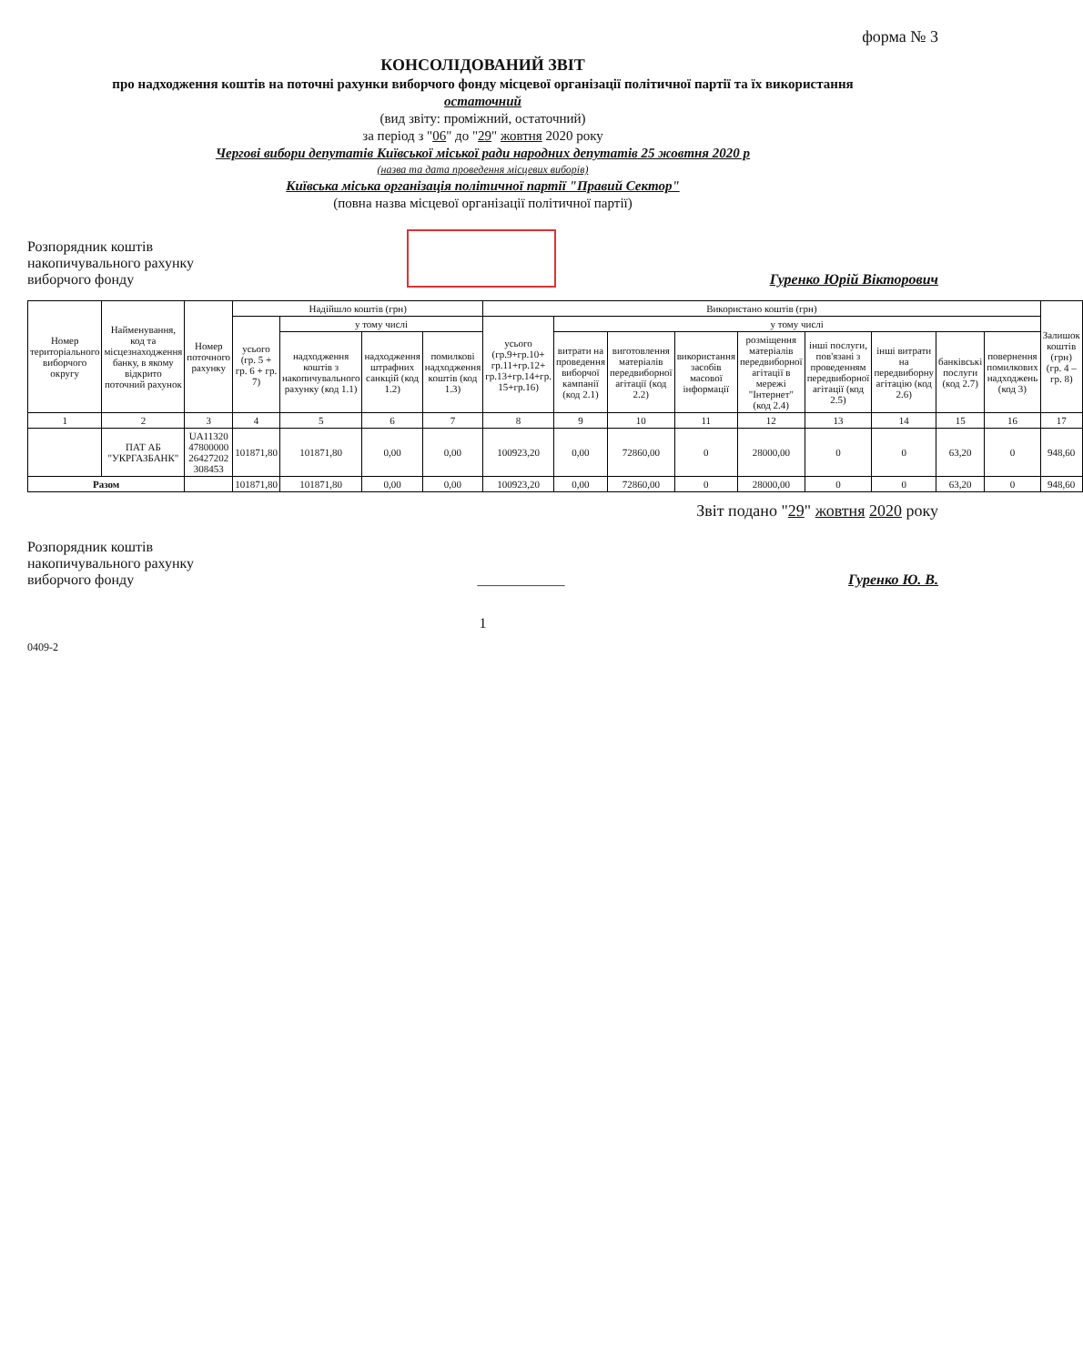форма № 3
КОНСОЛІДОВАНИЙ ЗВІТ
про надходження коштів на поточні рахунки виборчого фонду місцевої організації політичної партії та їх використання
остаточний
(вид звіту: проміжний, остаточний)
за період з "06" до "29" жовтня 2020 року
Чергові вибори депутатів Київської міської ради народних депутатів 25 жовтня 2020 р
(назва та дата проведення місцевих виборів)
Київська міська організація політичної партії "Правий Сектор"
(повна назва місцевої організації політичної партії)
Розпорядник коштів
накопичувального рахунку
виборчого фонду
Гуренко Юрій Вікторович
| Номер територіального виборчого округу | Найменування, код та місцезнаходження банку, в якому відкрито поточний рахунок | Номер поточного рахунку | Надійшло коштів (грн) | | | | Використано коштів (грн) | | | | | | | | | Залишок коштів (грн) (гр. 4 – гр. 8) |
| --- | --- | --- | --- | --- | --- | --- | --- | --- | --- | --- | --- | --- | --- | --- | --- | --- |
| | | | усього (гр. 5 + гр. 6 + гр. 7) | у тому числі | | | усього (гр.9+гр.10+ гр.11+гр.12+ гр.13+гр.14+гр. 15+гр.16) | у тому числі | | | | | | | | |
| | | | | надходження коштів з накопичувального рахунку (код 1.1) | надходження штрафних санкцій (код 1.2) | помилкові надходження коштів (код 1.3) | | витрати на проведення виборчої кампанії (код 2.1) | виготовлення матеріалів передвиборної агітації (код 2.2) | використання засобів масової інформації | розміщення матеріалів передвиборної агітації в мережі "Інтернет" (код 2.4) | інші послуги, пов'язані з проведенням передвиборної агітації (код 2.5) | інші витрати на передвиборну агітацію (код 2.6) | банківські послуги (код 2.7) | повернення помилкових надходжень (код 3) | |
| 1 | 2 | 3 | 4 | 5 | 6 | 7 | 8 | 9 | 10 | 11 | 12 | 13 | 14 | 15 | 16 | 17 |
| | ПАТ АБ "УКРГАЗБАНК" | UA11320 47800000 26427202 308453 | 101871,80 | 101871,80 | 0,00 | 0,00 | 100923,20 | 0,00 | 72860,00 | 0 | 28000,00 | 0 | 0 | 63,20 | 0 | 948,60 |
| Разом | | | 101871,80 | 101871,80 | 0,00 | 0,00 | 100923,20 | 0,00 | 72860,00 | 0 | 28000,00 | 0 | 0 | 63,20 | 0 | 948,60 |
Звіт подано "29" жовтня 2020 року
Розпорядник коштів
накопичувального рахунку
виборчого фонду
____________
Гуренко Ю. В.
1
0409-2